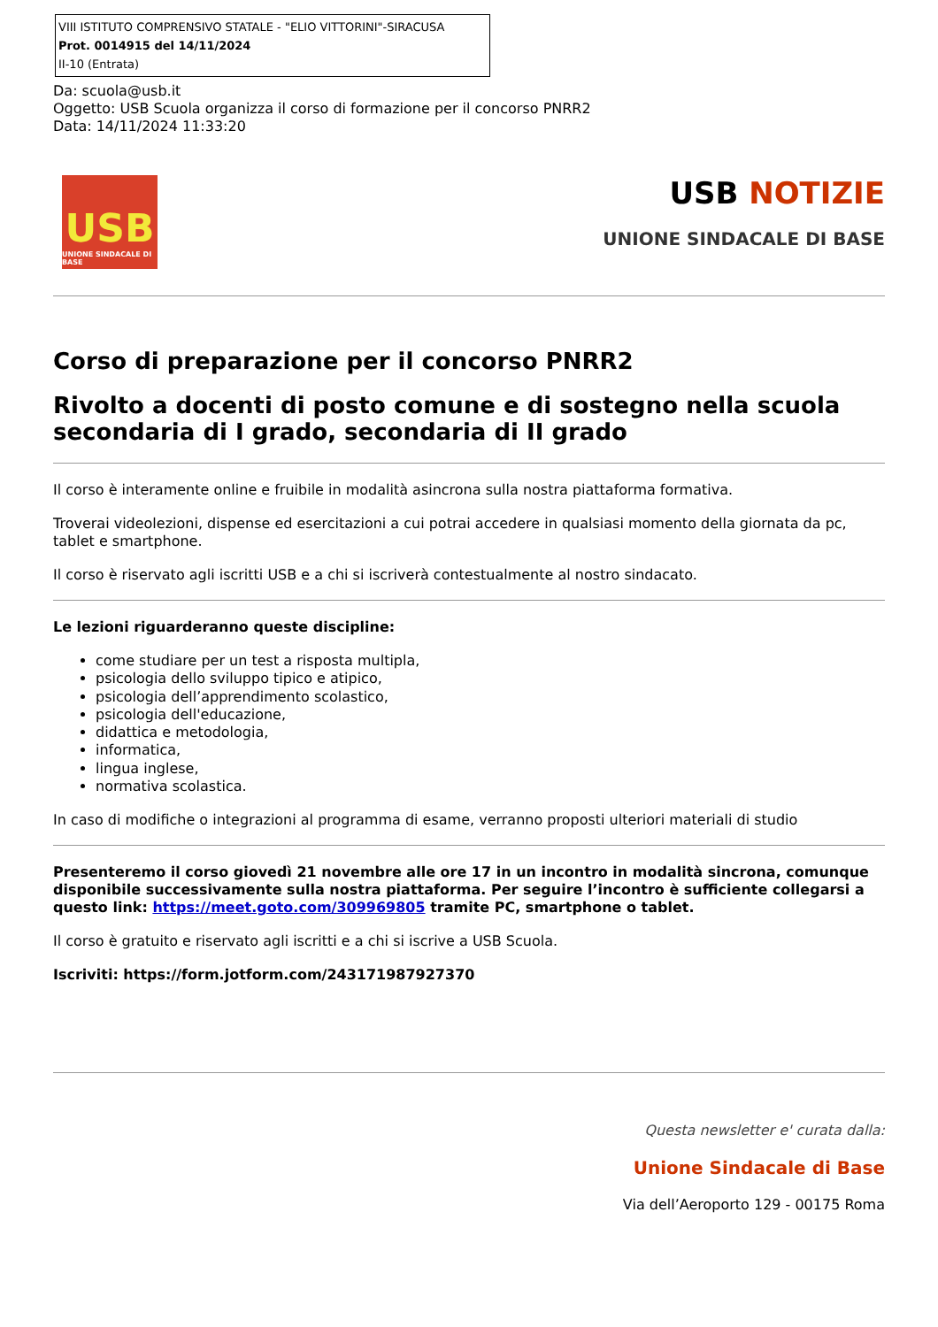VIII ISTITUTO COMPRENSIVO STATALE - "ELIO VITTORINI"-SIRACUSA
Prot. 0014915 del 14/11/2024
II-10 (Entrata)
Da: scuola@usb.it
Oggetto: USB Scuola organizza il corso di formazione per il concorso PNRR2
Data: 14/11/2024 11:33:20
USB
UNIONE SINDACALE DI BASE
USB NOTIZIE
UNIONE SINDACALE DI BASE
Corso di preparazione per il concorso PNRR2
Rivolto a docenti di posto comune e di sostegno nella scuola secondaria di I grado, secondaria di II grado
Il corso è interamente online e fruibile in modalità asincrona sulla nostra piattaforma formativa.
Troverai videolezioni, dispense ed esercitazioni a cui potrai accedere in qualsiasi momento della giornata da pc, tablet e smartphone.
Il corso è riservato agli iscritti USB e a chi si iscriverà contestualmente al nostro sindacato.
Le lezioni riguarderanno queste discipline:
come studiare per un test a risposta multipla,
psicologia dello sviluppo tipico e atipico,
psicologia dell’apprendimento scolastico,
psicologia dell'educazione,
didattica e metodologia,
informatica,
lingua inglese,
normativa scolastica.
In caso di modifiche o integrazioni al programma di esame, verranno proposti ulteriori materiali di studio
Presenteremo il corso giovedì 21 novembre alle ore 17 in un incontro in modalità sincrona, comunque disponibile successivamente sulla nostra piattaforma. Per seguire l’incontro è sufficiente collegarsi a questo link: https://meet.goto.com/309969805 tramite PC, smartphone o tablet.
Il corso è gratuito e riservato agli iscritti e a chi si iscrive a USB Scuola.
Iscriviti: https://form.jotform.com/243171987927370
Questa newsletter e' curata dalla:
Unione Sindacale di Base
Via dell’Aeroporto 129 - 00175 Roma